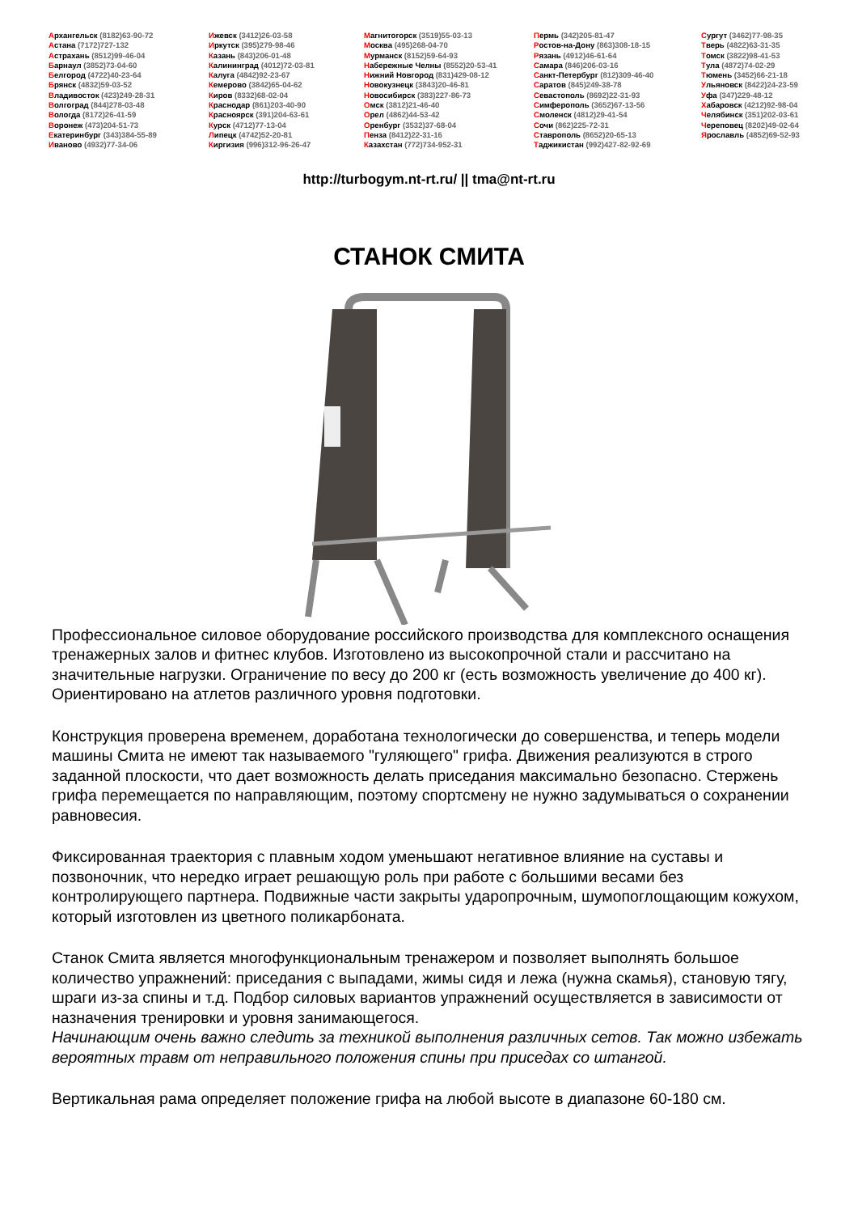Архангельск (8182)63-90-72
Астана (7172)727-132
Астрахань (8512)99-46-04
Барнаул (3852)73-04-60
Белгород (4722)40-23-64
Брянск (4832)59-03-52
Владивосток (423)249-28-31
Волгоград (844)278-03-48
Вологда (8172)26-41-59
Воронеж (473)204-51-73
Екатеринбург (343)384-55-89
Иваново (4932)77-34-06
Ижевск (3412)26-03-58
Иркутск (395)279-98-46
Казань (843)206-01-48
Калининград (4012)72-03-81
Калуга (4842)92-23-67
Кемерово (3842)65-04-62
Киров (8332)68-02-04
Краснодар (861)203-40-90
Красноярск (391)204-63-61
Курск (4712)77-13-04
Липецк (4742)52-20-81
Киргизия (996)312-96-26-47
Магнитогорск (3519)55-03-13
Москва (495)268-04-70
Мурманск (8152)59-64-93
Набережные Челны (8552)20-53-41
Нижний Новгород (831)429-08-12
Новокузнецк (3843)20-46-81
Новосибирск (383)227-86-73
Омск (3812)21-46-40
Орел (4862)44-53-42
Оренбург (3532)37-68-04
Пенза (8412)22-31-16
Казахстан (772)734-952-31
Пермь (342)205-81-47
Ростов-на-Дону (863)308-18-15
Рязань (4912)46-61-64
Самара (846)206-03-16
Санкт-Петербург (812)309-46-40
Саратов (845)249-38-78
Севастополь (8692)22-31-93
Симферополь (3652)67-13-56
Смоленск (4812)29-41-54
Сочи (862)225-72-31
Ставрополь (8652)20-65-13
Таджикистан (992)427-82-92-69
Сургут (3462)77-98-35
Тверь (4822)63-31-35
Томск (3822)98-41-53
Тула (4872)74-02-29
Тюмень (3452)66-21-18
Ульяновск (8422)24-23-59
Уфа (347)229-48-12
Хабаровск (4212)92-98-04
Челябинск (351)202-03-61
Череповец (8202)49-02-64
Ярославль (4852)69-52-93
http://turbogym.nt-rt.ru/ || tma@nt-rt.ru
СТАНОК СМИТА
Профессиональное силовое оборудование российского производства для комплексного оснащения тренажерных залов и фитнес клубов. Изготовлено из высокопрочной стали и рассчитано на значительные нагрузки. Ограничение по весу до 200 кг (есть возможность увеличение до 400 кг). Ориентировано на атлетов различного уровня подготовки.
Конструкция проверена временем, доработана технологически до совершенства, и теперь модели машины Смита не имеют так называемого "гуляющего" грифа. Движения реализуются в строго заданной плоскости, что дает возможность делать приседания максимально безопасно. Стержень грифа перемещается по направляющим, поэтому спортсмену не нужно задумываться о сохранении равновесия.
Фиксированная траектория с плавным ходом уменьшают негативное влияние на суставы и позвоночник, что нередко играет решающую роль при работе с большими весами без контролирующего партнера. Подвижные части закрыты ударопрочным, шумопоглощающим кожухом, который изготовлен из цветного поликарбоната.
Станок Смита является многофункциональным тренажером и позволяет выполнять большое количество упражнений: приседания с выпадами, жимы сидя и лежа (нужна скамья), становую тягу, шраги из-за спины и т.д. Подбор силовых вариантов упражнений осуществляется в зависимости от назначения тренировки и уровня занимающегося.
Начинающим очень важно следить за техникой выполнения различных сетов. Так можно избежать вероятных травм от неправильного положения спины при приседах со штангой.
Вертикальная рама определяет положение грифа на любой высоте в диапазоне 60-180 см.